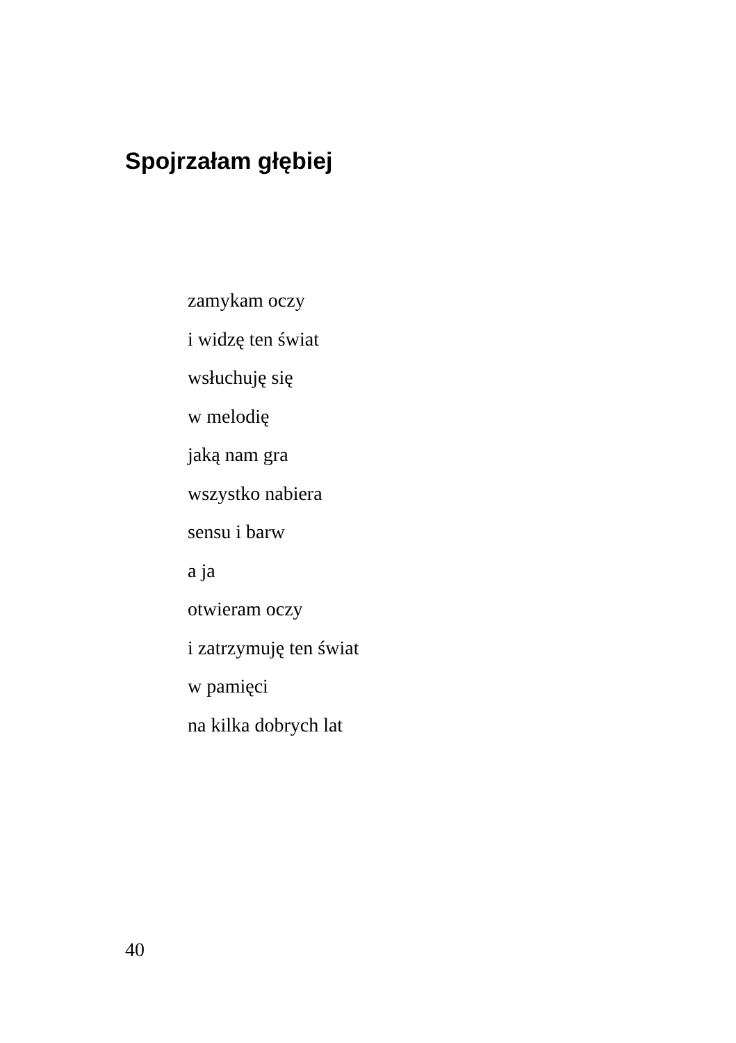Spojrzałam głębiej
zamykam oczy
i widzę ten świat
wsłuchuję się
w melodię
jaką nam gra
wszystko nabiera
sensu i barw
a ja
otwieram oczy
i zatrzymuję ten świat
w pamięci
na kilka dobrych lat
40